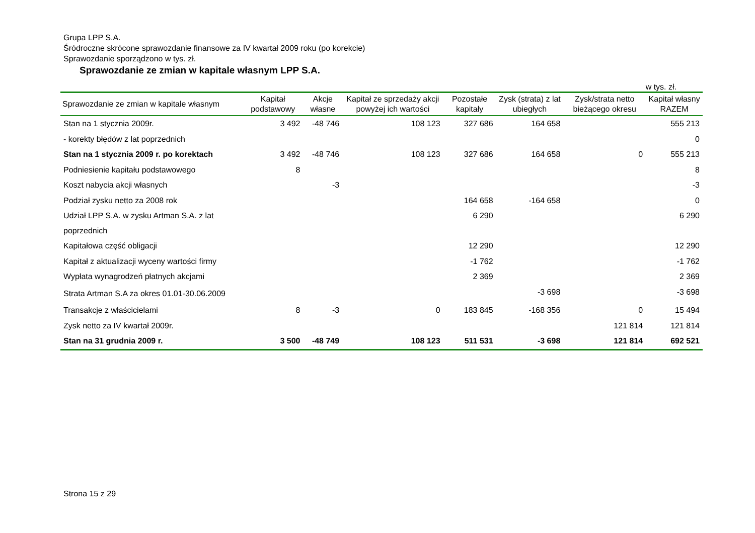Grupa LPP S.A.
Śródroczne skrócone sprawozdanie finansowe za IV kwartał 2009 roku (po korekcie)
Sprawozdanie sporządzono w tys. zł.
Sprawozdanie ze zmian w kapitale własnym LPP S.A.
w tys. zł.
| Sprawozdanie ze zmian w kapitale własnym | Kapitał podstawowy | Akcje własne | Kapitał ze sprzedaży akcji powyżej ich wartości | Pozostałe kapitały | Zysk (strata) z lat ubiegłych | Zysk/strata netto bieżącego okresu | Kapitał własny RAZEM |
| --- | --- | --- | --- | --- | --- | --- | --- |
| Stan na 1 stycznia 2009r. | 3 492 | -48 746 | 108 123 | 327 686 | 164 658 | | 555 213 |
| - korekty błędów z lat poprzednich | | | | | | | 0 |
| Stan na 1 stycznia 2009 r. po korektach | 3 492 | -48 746 | 108 123 | 327 686 | 164 658 | 0 | 555 213 |
| Podniesienie kapitału podstawowego | 8 | | | | | | 8 |
| Koszt nabycia akcji własnych | | -3 | | | | | -3 |
| Podział zysku netto za 2008 rok | | | | 164 658 | -164 658 | | 0 |
| Udział LPP S.A. w zysku Artman S.A. z lat poprzednich | | | | 6 290 | | | 6 290 |
| Kapitałowa część obligacji | | | | 12 290 | | | 12 290 |
| Kapitał z aktualizacji wyceny wartości firmy | | | | -1 762 | | | -1 762 |
| Wypłata wynagrodzeń płatnych akcjami | | | | 2 369 | | | 2 369 |
| Strata Artman S.A za okres 01.01-30.06.2009 | | | | | -3 698 | | -3 698 |
| Transakcje z właścicielami | 8 | -3 | 0 | 183 845 | -168 356 | 0 | 15 494 |
| Zysk netto za IV kwartał 2009r. | | | | | | 121 814 | 121 814 |
| Stan na 31 grudnia 2009 r. | 3 500 | -48 749 | 108 123 | 511 531 | -3 698 | 121 814 | 692 521 |
Strona 15 z 29